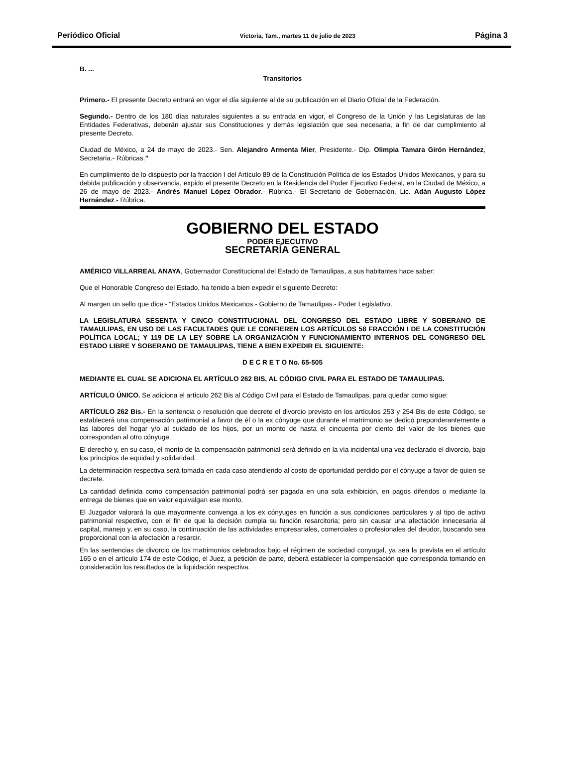Periódico Oficial Victoria, Tam., martes 11 de julio de 2023 Página 3
B. ...
Transitorios
Primero.- El presente Decreto entrará en vigor el día siguiente al de su publicación en el Diario Oficial de la Federación.
Segundo.- Dentro de los 180 días naturales siguientes a su entrada en vigor, el Congreso de la Unión y las Legislaturas de las Entidades Federativas, deberán ajustar sus Constituciones y demás legislación que sea necesaria, a fin de dar cumplimiento al presente Decreto.
Ciudad de México, a 24 de mayo de 2023.- Sen. Alejandro Armenta Mier, Presidente.- Dip. Olimpia Tamara Girón Hernández, Secretaria.- Rúbricas.”
En cumplimiento de lo dispuesto por la fracción I del Artículo 89 de la Constitución Política de los Estados Unidos Mexicanos, y para su debida publicación y observancia, expido el presente Decreto en la Residencia del Poder Ejecutivo Federal, en la Ciudad de México, a 26 de mayo de 2023.- Andrés Manuel López Obrador.- Rúbrica.- El Secretario de Gobernación, Lic. Adán Augusto López Hernández.- Rúbrica.
GOBIERNO DEL ESTADO
PODER EJECUTIVO
SECRETARÍA GENERAL
AMÉRICO VILLARREAL ANAYA, Gobernador Constitucional del Estado de Tamaulipas, a sus habitantes hace saber:
Que el Honorable Congreso del Estado, ha tenido a bien expedir el siguiente Decreto:
Al margen un sello que dice:- “Estados Unidos Mexicanos.- Gobierno de Tamaulipas.- Poder Legislativo.
LA LEGISLATURA SESENTA Y CINCO CONSTITUCIONAL DEL CONGRESO DEL ESTADO LIBRE Y SOBERANO DE TAMAULIPAS, EN USO DE LAS FACULTADES QUE LE CONFIEREN LOS ARTÍCULOS 58 FRACCIÓN I DE LA CONSTITUCIÓN POLÍTICA LOCAL; Y 119 DE LA LEY SOBRE LA ORGANIZACIÓN Y FUNCIONAMIENTO INTERNOS DEL CONGRESO DEL ESTADO LIBRE Y SOBERANO DE TAMAULIPAS, TIENE A BIEN EXPEDIR EL SIGUIENTE:
D E C R E T O No. 65-505
MEDIANTE EL CUAL SE ADICIONA EL ARTÍCULO 262 BIS, AL CÓDIGO CIVIL PARA EL ESTADO DE TAMAULIPAS.
ARTÍCULO ÚNICO. Se adiciona el artículo 262 Bis al Código Civil para el Estado de Tamaulipas, para quedar como sigue:
ARTÍCULO 262 Bis.- En la sentencia o resolución que decrete el divorcio previsto en los artículos 253 y 254 Bis de este Código, se establecerá una compensación patrimonial a favor de él o la ex cónyuge que durante el matrimonio se dedicó preponderantemente a las labores del hogar y/o al cuidado de los hijos, por un monto de hasta el cincuenta por ciento del valor de los bienes que correspondan al otro cónyuge.
El derecho y, en su caso, el monto de la compensación patrimonial será definido en la vía incidental una vez declarado el divorcio, bajo los principios de equidad y solidaridad.
La determinación respectiva será tomada en cada caso atendiendo al costo de oportunidad perdido por el cónyuge a favor de quien se decrete.
La cantidad definida como compensación patrimonial podrá ser pagada en una sola exhibición, en pagos diferidos o mediante la entrega de bienes que en valor equivalgan ese monto.
El Juzgador valorará la que mayormente convenga a los ex cónyuges en función a sus condiciones particulares y al tipo de activo patrimonial respectivo, con el fin de que la decisión cumpla su función resarcitoria; pero sin causar una afectación innecesaria al capital, manejo y, en su caso, la continuación de las actividades empresariales, comerciales o profesionales del deudor, buscando sea proporcional con la afectación a resarcir.
En las sentencias de divorcio de los matrimonios celebrados bajo el régimen de sociedad conyugal, ya sea la prevista en el artículo 165 o en el artículo 174 de este Código, el Juez, a petición de parte, deberá establecer la compensación que corresponda tomando en consideración los resultados de la liquidación respectiva.